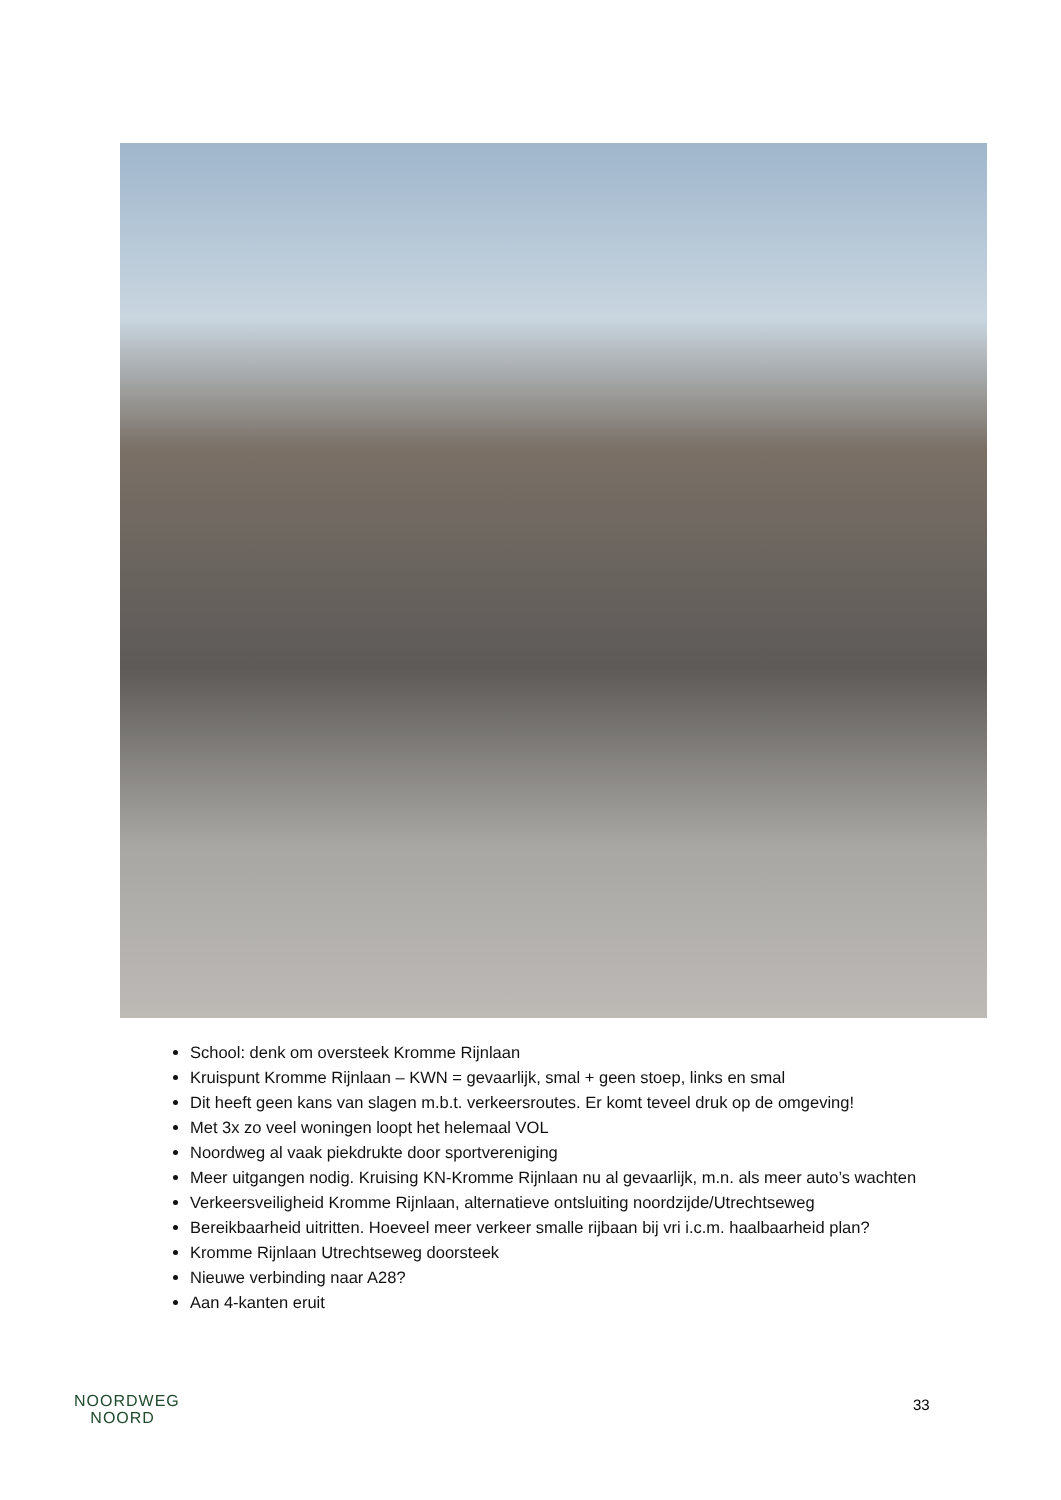School: denk om oversteek Kromme Rijnlaan
Kruispunt Kromme Rijnlaan – KWN = gevaarlijk, smal + geen stoep, links en smal
Dit heeft geen kans van slagen m.b.t. verkeersroutes. Er komt teveel druk op de omgeving!
Met 3x zo veel woningen loopt het helemaal VOL
Noordweg al vaak piekdrukte door sportvereniging
Meer uitgangen nodig. Kruising KN-Kromme Rijnlaan nu al gevaarlijk, m.n. als meer auto’s wachten
Verkeersveiligheid Kromme Rijnlaan, alternatieve ontsluiting noordzijde/Utrechtseweg
Bereikbaarheid uitritten. Hoeveel meer verkeer smalle rijbaan bij vri i.c.m. haalbaarheid plan?
Kromme Rijnlaan Utrechtseweg doorsteek
Nieuwe verbinding naar A28?
Aan 4-kanten eruit
NOORDWEG
NOORD
33